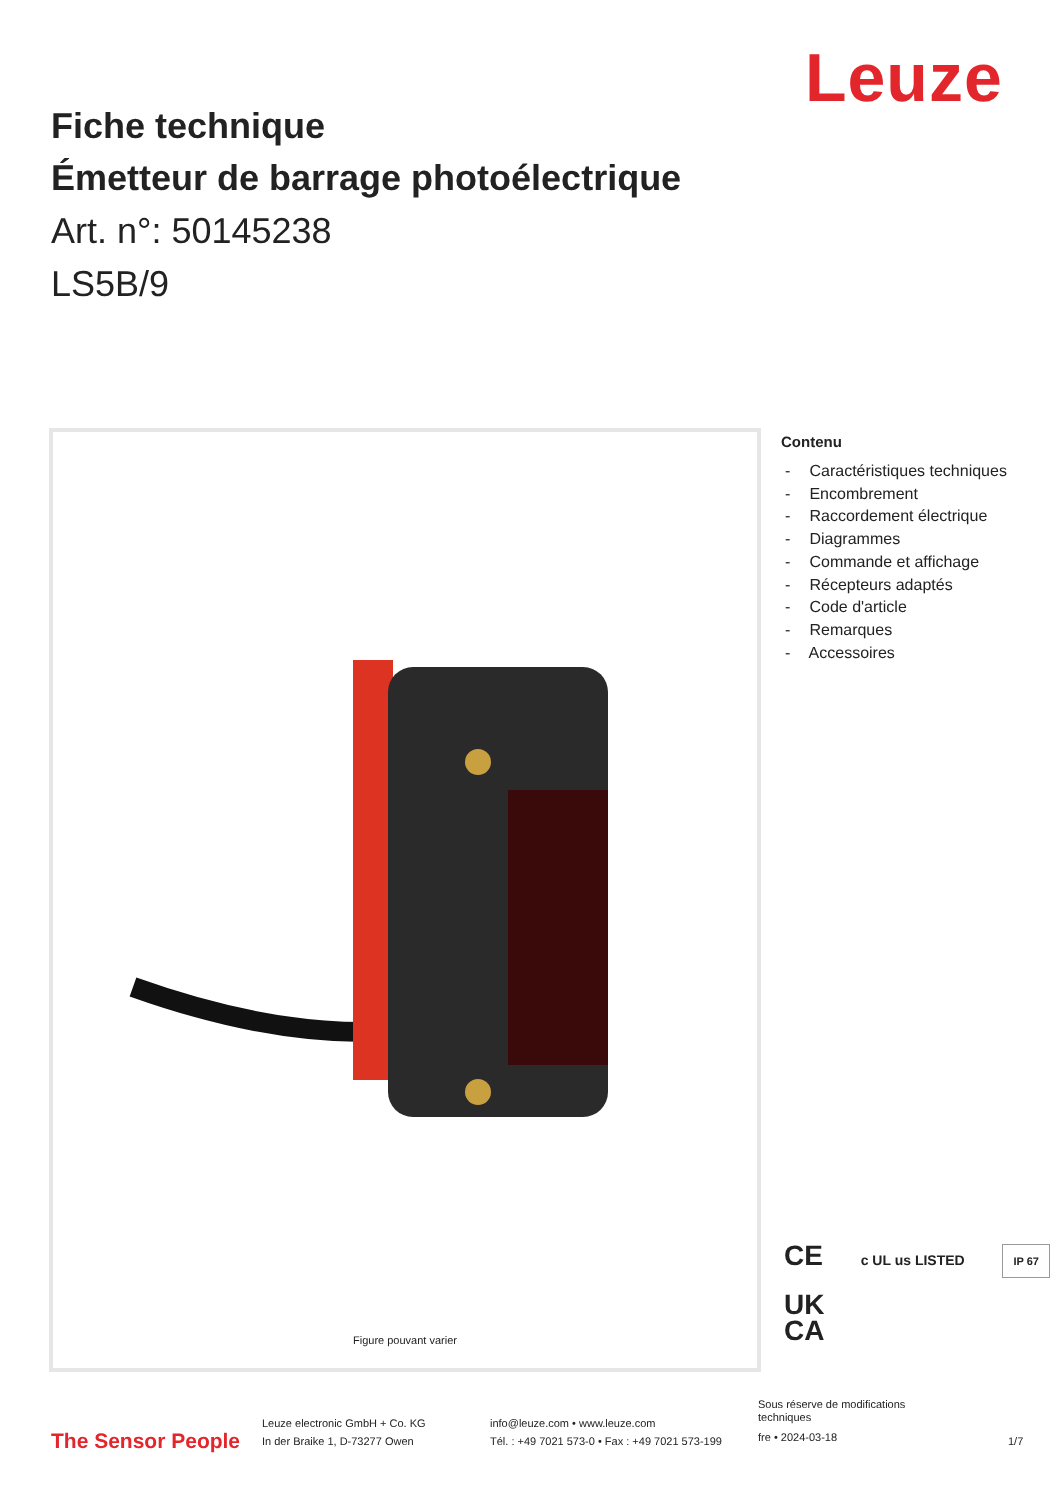Leuze
Fiche technique
Émetteur de barrage photoélectrique
Art. n°: 50145238
LS5B/9
Figure pouvant varier
Contenu
- Caractéristiques techniques
- Encombrement
- Raccordement électrique
- Diagrammes
- Commande et affichage
- Récepteurs adaptés
- Code d'article
- Remarques
- Accessoires
CE c UL us LISTED IP 67
UK
CA
The Sensor People
Leuze electronic GmbH + Co. KG
In der Braike 1, D-73277 Owen
info@leuze.com • www.leuze.com
Tél. : +49 7021 573-0 • Fax : +49 7021 573-199
Sous réserve de modifications
techniques
fre • 2024-03-18
1/7